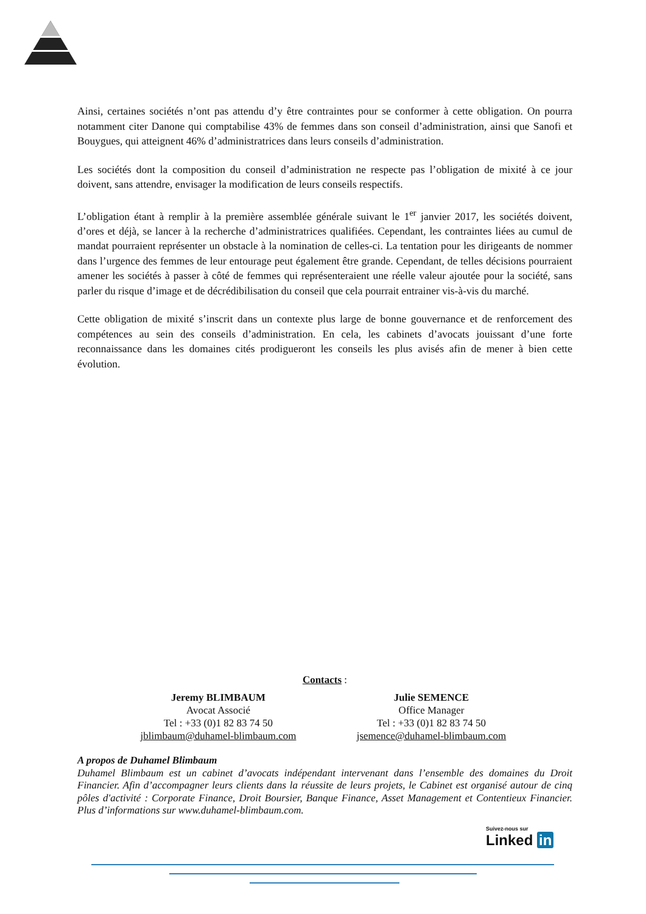Ainsi, certaines sociétés n’ont pas attendu d’y être contraintes pour se conformer à cette obligation. On pourra notamment citer Danone qui comptabilise 43% de femmes dans son conseil d’administration, ainsi que Sanofi et Bouygues, qui atteignent 46% d’administratrices dans leurs conseils d’administration.
Les sociétés dont la composition du conseil d’administration ne respecte pas l’obligation de mixité à ce jour doivent, sans attendre, envisager la modification de leurs conseils respectifs.
L’obligation étant à remplir à la première assemblée générale suivant le 1<sup>er</sup> janvier 2017, les sociétés doivent, d’ores et déjà, se lancer à la recherche d’administratrices qualifiées. Cependant, les contraintes liées au cumul de mandat pourraient représenter un obstacle à la nomination de celles-ci. La tentation pour les dirigeants de nommer dans l’urgence des femmes de leur entourage peut également être grande. Cependant, de telles décisions pourraient amener les sociétés à passer à côté de femmes qui représenteraient une réelle valeur ajoutée pour la société, sans parler du risque d’image et de décrédibilisation du conseil que cela pourrait entrainer vis-à-vis du marché.
Cette obligation de mixité s’inscrit dans un contexte plus large de bonne gouvernance et de renforcement des compétences au sein des conseils d’administration. En cela, les cabinets d’avocats jouissant d’une forte reconnaissance dans les domaines cités prodigueront les conseils les plus avisés afin de mener à bien cette évolution.
Contacts :
Jeremy BLIMBAUM
Avocat Associé
Tel : +33 (0)1 82 83 74 50
jblimbaum@duhamel-blimbaum.com
Julie SEMENCE
Office Manager
Tel : +33 (0)1 82 83 74 50
jsemence@duhamel-blimbaum.com
A propos de Duhamel Blimbaum
Duhamel Blimbaum est un cabinet d’avocats indépendant intervenant dans l’ensemble des domaines du Droit Financier. Afin d’accompagner leurs clients dans la réussite de leurs projets, le Cabinet est organisé autour de cinq pôles d'activité : Corporate Finance, Droit Boursier, Banque Finance, Asset Management et Contentieux Financier. Plus d’informations sur www.duhamel-blimbaum.com.
Suivez-nous sur
Linked in